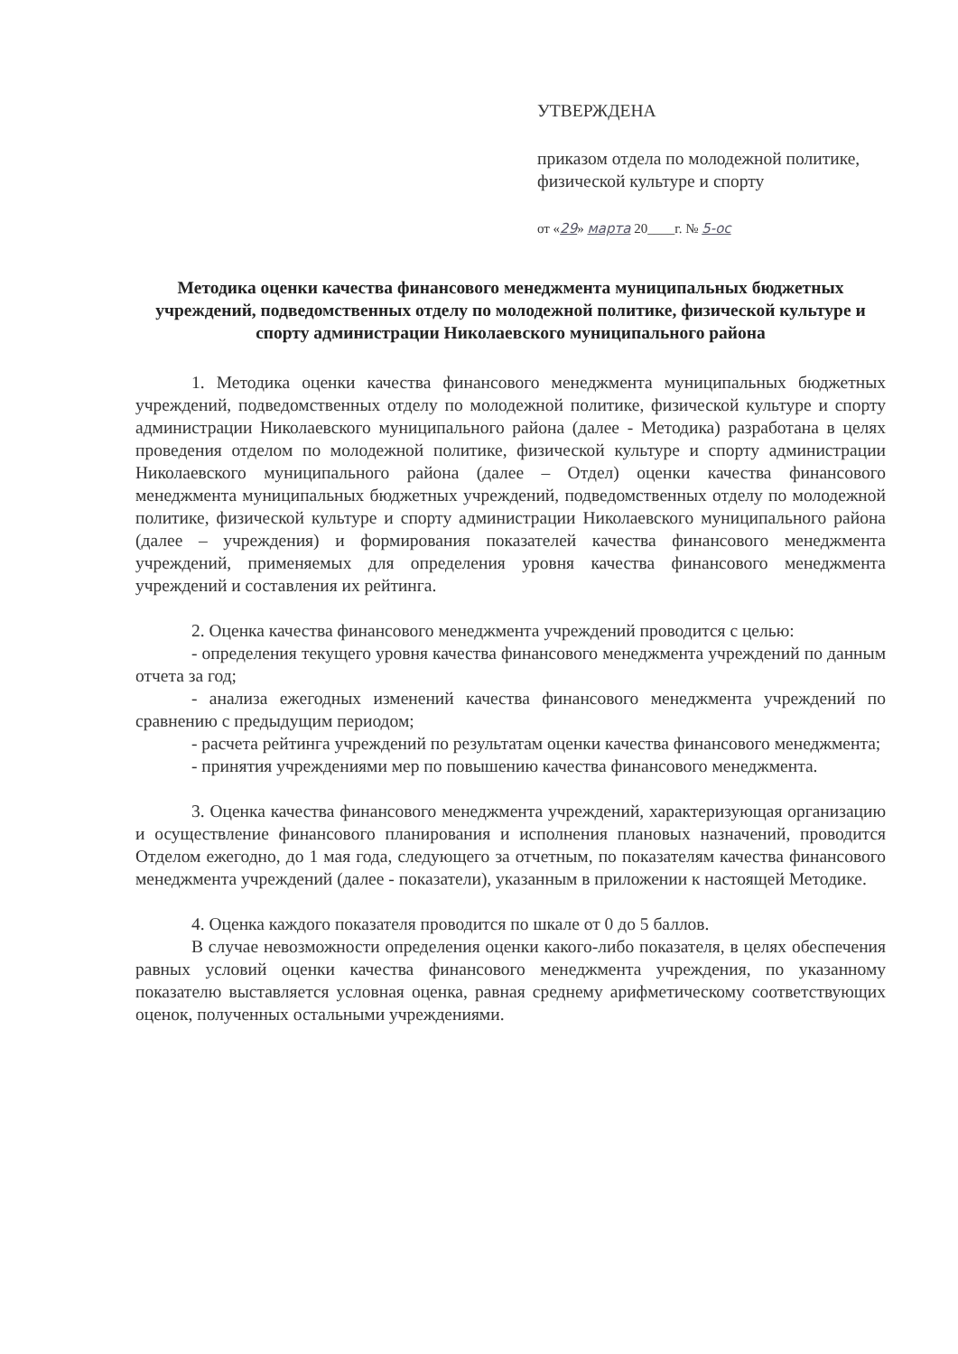УТВЕРЖДЕНА
приказом отдела по молодежной политике, физической культуре и спорту
от «29» марта 20____г. № 5-ос
Методика оценки качества финансового менеджмента муниципальных бюджетных учреждений, подведомственных отделу по молодежной политике, физической культуре и спорту администрации Николаевского муниципального района
1. Методика оценки качества финансового менеджмента муниципальных бюджетных учреждений, подведомственных отделу по молодежной политике, физической культуре и спорту администрации Николаевского муниципального района (далее - Методика) разработана в целях проведения отделом по молодежной политике, физической культуре и спорту администрации Николаевского муниципального района (далее – Отдел) оценки качества финансового менеджмента муниципальных бюджетных учреждений, подведомственных отделу по молодежной политике, физической культуре и спорту администрации Николаевского муниципального района (далее – учреждения) и формирования показателей качества финансового менеджмента учреждений, применяемых для определения уровня качества финансового менеджмента учреждений и составления их рейтинга.
2. Оценка качества финансового менеджмента учреждений проводится с целью:
- определения текущего уровня качества финансового менеджмента учреждений по данным отчета за год;
- анализа ежегодных изменений качества финансового менеджмента учреждений по сравнению с предыдущим периодом;
- расчета рейтинга учреждений по результатам оценки качества финансового менеджмента;
- принятия учреждениями мер по повышению качества финансового менеджмента.
3. Оценка качества финансового менеджмента учреждений, характеризующая организацию и осуществление финансового планирования и исполнения плановых назначений, проводится Отделом ежегодно, до 1 мая года, следующего за отчетным, по показателям качества финансового менеджмента учреждений (далее - показатели), указанным в приложении к настоящей Методике.
4. Оценка каждого показателя проводится по шкале от 0 до 5 баллов.
В случае невозможности определения оценки какого-либо показателя, в целях обеспечения равных условий оценки качества финансового менеджмента учреждения, по указанному показателю выставляется условная оценка, равная среднему арифметическому соответствующих оценок, полученных остальными учреждениями.